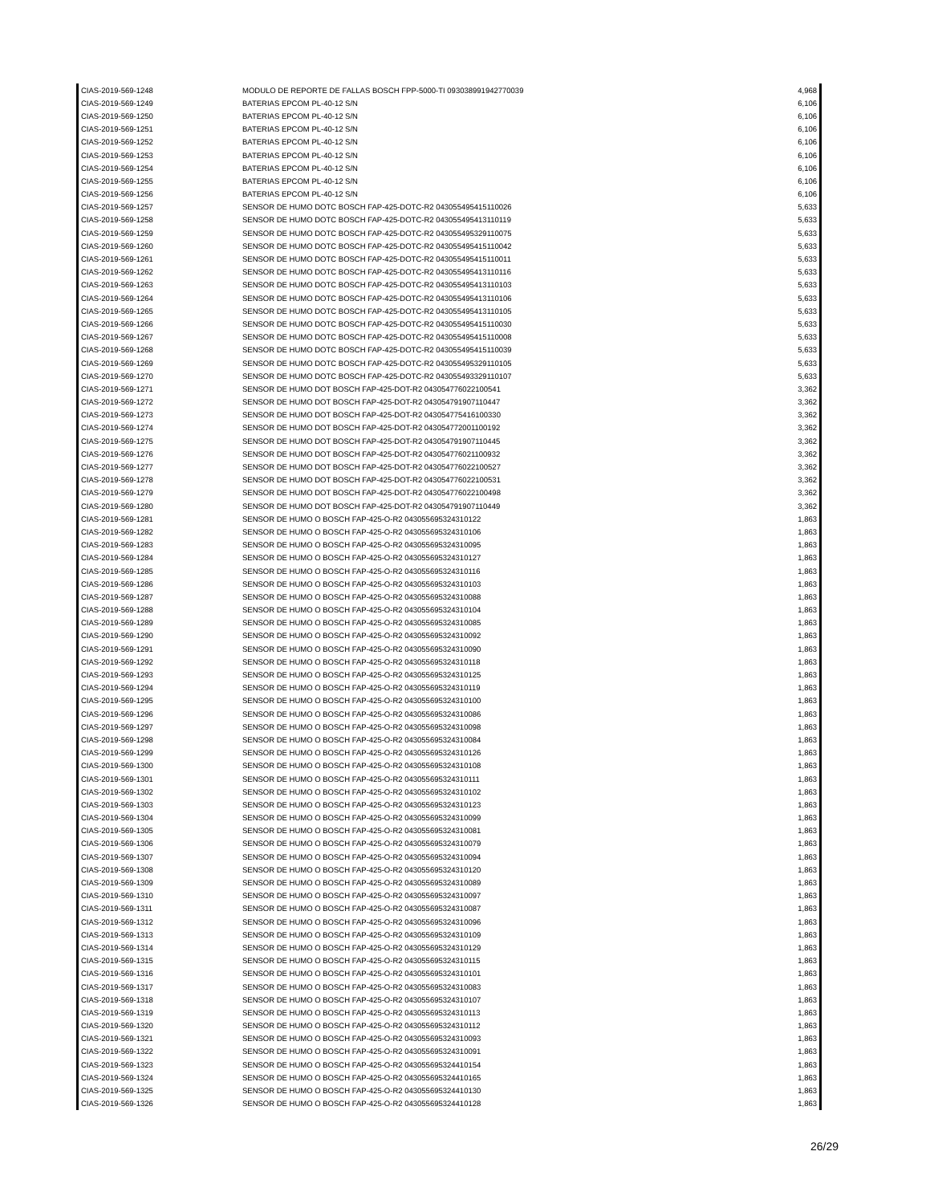| CIAS-2019-569-1248 | MODULO DE REPORTE DE FALLAS BOSCH FPP-5000-TI 093038991942770039 | 4,968 |
| CIAS-2019-569-1249 | BATERIAS EPCOM PL-40-12 S/N | 6,106 |
| CIAS-2019-569-1250 | BATERIAS EPCOM PL-40-12 S/N | 6,106 |
| CIAS-2019-569-1251 | BATERIAS EPCOM PL-40-12 S/N | 6,106 |
| CIAS-2019-569-1252 | BATERIAS EPCOM PL-40-12 S/N | 6,106 |
| CIAS-2019-569-1253 | BATERIAS EPCOM PL-40-12 S/N | 6,106 |
| CIAS-2019-569-1254 | BATERIAS EPCOM PL-40-12 S/N | 6,106 |
| CIAS-2019-569-1255 | BATERIAS EPCOM PL-40-12 S/N | 6,106 |
| CIAS-2019-569-1256 | BATERIAS EPCOM PL-40-12 S/N | 6,106 |
| CIAS-2019-569-1257 | SENSOR DE HUMO DOTC BOSCH FAP-425-DOTC-R2 043055495415110026 | 5,633 |
| CIAS-2019-569-1258 | SENSOR DE HUMO DOTC BOSCH FAP-425-DOTC-R2 043055495413110119 | 5,633 |
| CIAS-2019-569-1259 | SENSOR DE HUMO DOTC BOSCH FAP-425-DOTC-R2 043055495329110075 | 5,633 |
| CIAS-2019-569-1260 | SENSOR DE HUMO DOTC BOSCH FAP-425-DOTC-R2 043055495415110042 | 5,633 |
| CIAS-2019-569-1261 | SENSOR DE HUMO DOTC BOSCH FAP-425-DOTC-R2 043055495415110011 | 5,633 |
| CIAS-2019-569-1262 | SENSOR DE HUMO DOTC BOSCH FAP-425-DOTC-R2 043055495413110116 | 5,633 |
| CIAS-2019-569-1263 | SENSOR DE HUMO DOTC BOSCH FAP-425-DOTC-R2 043055495413110103 | 5,633 |
| CIAS-2019-569-1264 | SENSOR DE HUMO DOTC BOSCH FAP-425-DOTC-R2 043055495413110106 | 5,633 |
| CIAS-2019-569-1265 | SENSOR DE HUMO DOTC BOSCH FAP-425-DOTC-R2 043055495413110105 | 5,633 |
| CIAS-2019-569-1266 | SENSOR DE HUMO DOTC BOSCH FAP-425-DOTC-R2 043055495415110030 | 5,633 |
| CIAS-2019-569-1267 | SENSOR DE HUMO DOTC BOSCH FAP-425-DOTC-R2 043055495415110008 | 5,633 |
| CIAS-2019-569-1268 | SENSOR DE HUMO DOTC BOSCH FAP-425-DOTC-R2 043055495415110039 | 5,633 |
| CIAS-2019-569-1269 | SENSOR DE HUMO DOTC BOSCH FAP-425-DOTC-R2 043055495329110105 | 5,633 |
| CIAS-2019-569-1270 | SENSOR DE HUMO DOTC BOSCH FAP-425-DOTC-R2 043055493329110107 | 5,633 |
| CIAS-2019-569-1271 | SENSOR DE HUMO DOT BOSCH FAP-425-DOT-R2 043054776022100541 | 3,362 |
| CIAS-2019-569-1272 | SENSOR DE HUMO DOT BOSCH FAP-425-DOT-R2 043054791907110447 | 3,362 |
| CIAS-2019-569-1273 | SENSOR DE HUMO DOT BOSCH FAP-425-DOT-R2 043054775416100330 | 3,362 |
| CIAS-2019-569-1274 | SENSOR DE HUMO DOT BOSCH FAP-425-DOT-R2 043054772001100192 | 3,362 |
| CIAS-2019-569-1275 | SENSOR DE HUMO DOT BOSCH FAP-425-DOT-R2 043054791907110445 | 3,362 |
| CIAS-2019-569-1276 | SENSOR DE HUMO DOT BOSCH FAP-425-DOT-R2 043054776021100932 | 3,362 |
| CIAS-2019-569-1277 | SENSOR DE HUMO DOT BOSCH FAP-425-DOT-R2 043054776022100527 | 3,362 |
| CIAS-2019-569-1278 | SENSOR DE HUMO DOT BOSCH FAP-425-DOT-R2 043054776022100531 | 3,362 |
| CIAS-2019-569-1279 | SENSOR DE HUMO DOT BOSCH FAP-425-DOT-R2 043054776022100498 | 3,362 |
| CIAS-2019-569-1280 | SENSOR DE HUMO DOT BOSCH FAP-425-DOT-R2 043054791907110449 | 3,362 |
| CIAS-2019-569-1281 | SENSOR DE HUMO O BOSCH FAP-425-O-R2 043055695324310122 | 1,863 |
| CIAS-2019-569-1282 | SENSOR DE HUMO O BOSCH FAP-425-O-R2 043055695324310106 | 1,863 |
| CIAS-2019-569-1283 | SENSOR DE HUMO O BOSCH FAP-425-O-R2 043055695324310095 | 1,863 |
| CIAS-2019-569-1284 | SENSOR DE HUMO O BOSCH FAP-425-O-R2 043055695324310127 | 1,863 |
| CIAS-2019-569-1285 | SENSOR DE HUMO O BOSCH FAP-425-O-R2 043055695324310116 | 1,863 |
| CIAS-2019-569-1286 | SENSOR DE HUMO O BOSCH FAP-425-O-R2 043055695324310103 | 1,863 |
| CIAS-2019-569-1287 | SENSOR DE HUMO O BOSCH FAP-425-O-R2 043055695324310088 | 1,863 |
| CIAS-2019-569-1288 | SENSOR DE HUMO O BOSCH FAP-425-O-R2 043055695324310104 | 1,863 |
| CIAS-2019-569-1289 | SENSOR DE HUMO O BOSCH FAP-425-O-R2 043055695324310085 | 1,863 |
| CIAS-2019-569-1290 | SENSOR DE HUMO O BOSCH FAP-425-O-R2 043055695324310092 | 1,863 |
| CIAS-2019-569-1291 | SENSOR DE HUMO O BOSCH FAP-425-O-R2 043055695324310090 | 1,863 |
| CIAS-2019-569-1292 | SENSOR DE HUMO O BOSCH FAP-425-O-R2 043055695324310118 | 1,863 |
| CIAS-2019-569-1293 | SENSOR DE HUMO O BOSCH FAP-425-O-R2 043055695324310125 | 1,863 |
| CIAS-2019-569-1294 | SENSOR DE HUMO O BOSCH FAP-425-O-R2 043055695324310119 | 1,863 |
| CIAS-2019-569-1295 | SENSOR DE HUMO O BOSCH FAP-425-O-R2 043055695324310100 | 1,863 |
| CIAS-2019-569-1296 | SENSOR DE HUMO O BOSCH FAP-425-O-R2 043055695324310086 | 1,863 |
| CIAS-2019-569-1297 | SENSOR DE HUMO O BOSCH FAP-425-O-R2 043055695324310098 | 1,863 |
| CIAS-2019-569-1298 | SENSOR DE HUMO O BOSCH FAP-425-O-R2 043055695324310084 | 1,863 |
| CIAS-2019-569-1299 | SENSOR DE HUMO O BOSCH FAP-425-O-R2 043055695324310126 | 1,863 |
| CIAS-2019-569-1300 | SENSOR DE HUMO O BOSCH FAP-425-O-R2 043055695324310108 | 1,863 |
| CIAS-2019-569-1301 | SENSOR DE HUMO O BOSCH FAP-425-O-R2 043055695324310111 | 1,863 |
| CIAS-2019-569-1302 | SENSOR DE HUMO O BOSCH FAP-425-O-R2 043055695324310102 | 1,863 |
| CIAS-2019-569-1303 | SENSOR DE HUMO O BOSCH FAP-425-O-R2 043055695324310123 | 1,863 |
| CIAS-2019-569-1304 | SENSOR DE HUMO O BOSCH FAP-425-O-R2 043055695324310099 | 1,863 |
| CIAS-2019-569-1305 | SENSOR DE HUMO O BOSCH FAP-425-O-R2 043055695324310081 | 1,863 |
| CIAS-2019-569-1306 | SENSOR DE HUMO O BOSCH FAP-425-O-R2 043055695324310079 | 1,863 |
| CIAS-2019-569-1307 | SENSOR DE HUMO O BOSCH FAP-425-O-R2 043055695324310094 | 1,863 |
| CIAS-2019-569-1308 | SENSOR DE HUMO O BOSCH FAP-425-O-R2 043055695324310120 | 1,863 |
| CIAS-2019-569-1309 | SENSOR DE HUMO O BOSCH FAP-425-O-R2 043055695324310089 | 1,863 |
| CIAS-2019-569-1310 | SENSOR DE HUMO O BOSCH FAP-425-O-R2 043055695324310097 | 1,863 |
| CIAS-2019-569-1311 | SENSOR DE HUMO O BOSCH FAP-425-O-R2 043055695324310087 | 1,863 |
| CIAS-2019-569-1312 | SENSOR DE HUMO O BOSCH FAP-425-O-R2 043055695324310096 | 1,863 |
| CIAS-2019-569-1313 | SENSOR DE HUMO O BOSCH FAP-425-O-R2 043055695324310109 | 1,863 |
| CIAS-2019-569-1314 | SENSOR DE HUMO O BOSCH FAP-425-O-R2 043055695324310129 | 1,863 |
| CIAS-2019-569-1315 | SENSOR DE HUMO O BOSCH FAP-425-O-R2 043055695324310115 | 1,863 |
| CIAS-2019-569-1316 | SENSOR DE HUMO O BOSCH FAP-425-O-R2 043055695324310101 | 1,863 |
| CIAS-2019-569-1317 | SENSOR DE HUMO O BOSCH FAP-425-O-R2 043055695324310083 | 1,863 |
| CIAS-2019-569-1318 | SENSOR DE HUMO O BOSCH FAP-425-O-R2 043055695324310107 | 1,863 |
| CIAS-2019-569-1319 | SENSOR DE HUMO O BOSCH FAP-425-O-R2 043055695324310113 | 1,863 |
| CIAS-2019-569-1320 | SENSOR DE HUMO O BOSCH FAP-425-O-R2 043055695324310112 | 1,863 |
| CIAS-2019-569-1321 | SENSOR DE HUMO O BOSCH FAP-425-O-R2 043055695324310093 | 1,863 |
| CIAS-2019-569-1322 | SENSOR DE HUMO O BOSCH FAP-425-O-R2 043055695324310091 | 1,863 |
| CIAS-2019-569-1323 | SENSOR DE HUMO O BOSCH FAP-425-O-R2 043055695324410154 | 1,863 |
| CIAS-2019-569-1324 | SENSOR DE HUMO O BOSCH FAP-425-O-R2 043055695324410165 | 1,863 |
| CIAS-2019-569-1325 | SENSOR DE HUMO O BOSCH FAP-425-O-R2 043055695324410130 | 1,863 |
| CIAS-2019-569-1326 | SENSOR DE HUMO O BOSCH FAP-425-O-R2 043055695324410128 | 1,863 |
26/29